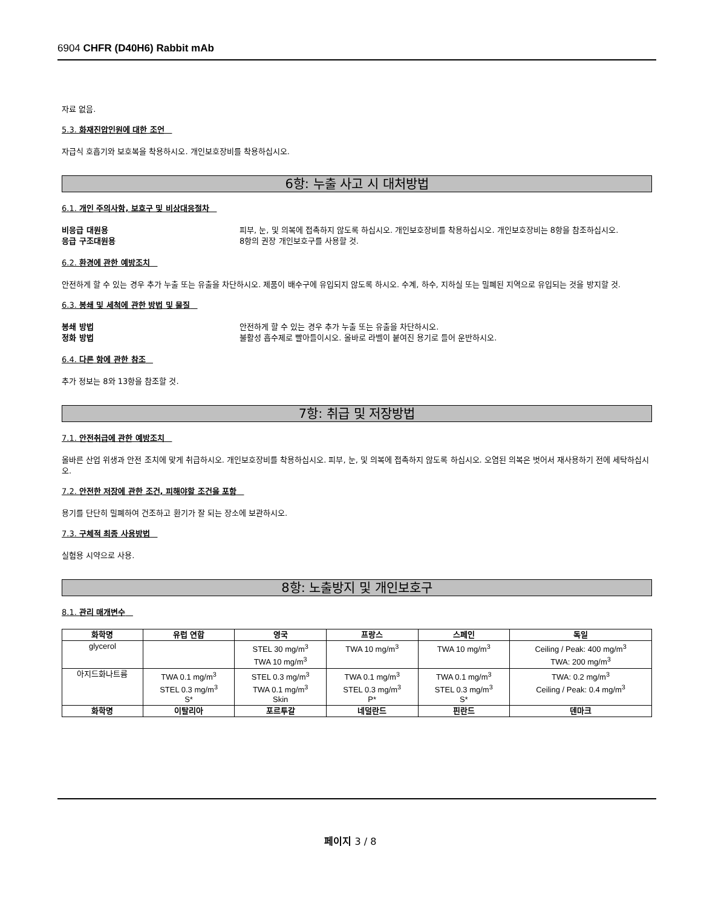6904 CHFR (D40H6) Rabbit mAb
자료 없음.
5.3. 화재진압인원에 대한 조언
자급식 호흡기와 보호복을 착용하시오. 개인보호장비를 착용하십시오.
6항: 누출 사고 시 대처방법
6.1. 개인 주의사항, 보호구 및 비상대응절차
비응급 대원용 피부, 눈, 및 의복에 접촉하지 않도록 하십시오. 개인보호장비를 착용하십시오. 개인보호장비는 8항을 참조하십시오.
응급 구조대원용 8항의 권장 개인보호구를 사용할 것.
6.2. 환경에 관한 예방조치
안전하게 할 수 있는 경우 추가 누출 또는 유출을 차단하시오. 제품이 배수구에 유입되지 않도록 하시오. 수계, 하수, 지하실 또는 밀폐된 지역으로 유입되는 것을 방지할 것.
6.3. 봉쇄 및 세척에 관한 방법 및 물질
봉쇄 방법 안전하게 할 수 있는 경우 추가 누출 또는 유출을 차단하시오.
정화 방법 불활성 흡수제로 빨아들이시오. 올바로 라벨이 붙여진 용기로 들어 운반하시오.
6.4. 다른 항에 관한 참조
추가 정보는 8와 13항을 참조할 것.
7항: 취급 및 저장방법
7.1. 안전취급에 관한 예방조치
올바른 산업 위생과 안전 조치에 맞게 취급하시오. 개인보호장비를 착용하십시오. 피부, 눈, 및 의복에 접촉하지 않도록 하십시오. 오염된 의복은 벗어서 재사용하기 전에 세탁하십시오.
7.2. 안전한 저장에 관한 조건, 피해야할 조건을 포함
용기를 단단히 밀폐하여 건조하고 환기가 잘 되는 장소에 보관하시오.
7.3. 구체적 최종 사용방법
실험용 시약으로 사용.
8항: 노출방지 및 개인보호구
8.1. 관리 매개변수
| 화학명 | 유럽 연합 | 영국 | 프랑스 | 스페인 | 독일 |
| --- | --- | --- | --- | --- | --- |
| glycerol | | STEL 30 mg/m<sup>3</sup> TWA 10 mg/m<sup>3</sup> | TWA 10 mg/m<sup>3</sup> | TWA 10 mg/m<sup>3</sup> | Ceiling / Peak: 400 mg/m<sup>3</sup> TWA: 200 mg/m<sup>3</sup> |
| 아지드화나트륨 | TWA 0.1 mg/m<sup>3</sup> STEL 0.3 mg/m<sup>3</sup> S* | STEL 0.3 mg/m<sup>3</sup> TWA 0.1 mg/m<sup>3</sup> Skin | TWA 0.1 mg/m<sup>3</sup> STEL 0.3 mg/m<sup>3</sup> P* | TWA 0.1 mg/m<sup>3</sup> STEL 0.3 mg/m<sup>3</sup> S* | TWA: 0.2 mg/m<sup>3</sup> Ceiling / Peak: 0.4 mg/m<sup>3</sup> |
| 화학명 | 이탈리아 | 포르투갈 | 네덜란드 | 핀란드 | 덴마크 |
페이지 3 / 8